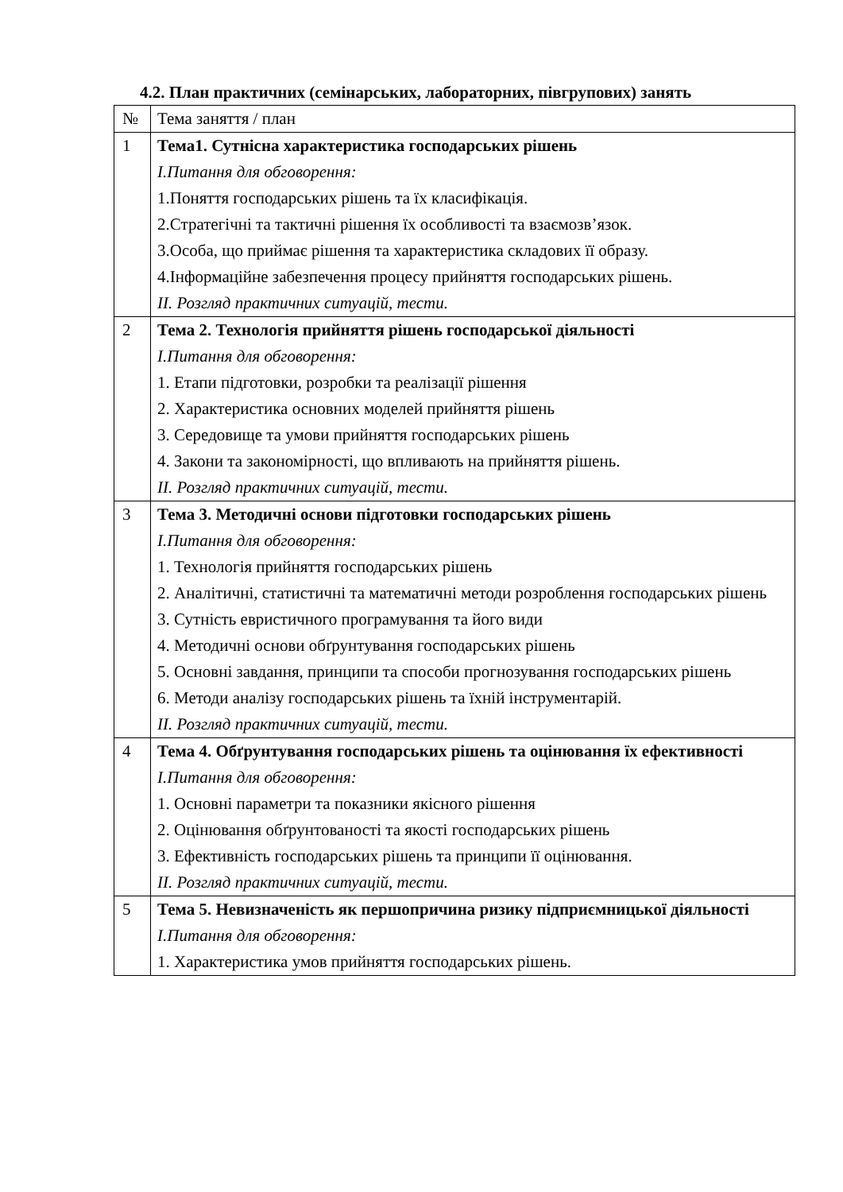4.2. План практичних (семінарських, лабораторних, півгрупових) занять
| № | Тема заняття / план |
| 1 | Тема1. Сутнісна характеристика господарських рішень І.Питання для обговорення: 1.Поняття господарських рішень та їх класифікація. 2.Стратегічні та тактичні рішення їх особливості та взаємозв’язок. 3.Особа, що приймає рішення та характеристика складових її образу. 4.Інформаційне забезпечення процесу прийняття господарських рішень. ІІ. Розгляд практичних ситуацій, тести. |
| 2 | Тема 2. Технологія прийняття рішень господарської діяльності І.Питання для обговорення: 1. Етапи підготовки, розробки та реалізації рішення 2. Характеристика основних моделей прийняття рішень 3. Середовище та умови прийняття господарських рішень 4. Закони та закономірності, що впливають на прийняття рішень. ІІ. Розгляд практичних ситуацій, тести. |
| 3 | Тема 3. Методичні основи підготовки господарських рішень І.Питання для обговорення: 1. Технологія прийняття господарських рішень 2. Аналітичні, статистичні та математичні методи розроблення господарських рішень 3. Сутність евристичного програмування та його види 4. Методичні основи обґрунтування господарських рішень 5. Основні завдання, принципи та способи прогнозування господарських рішень 6. Методи аналізу господарських рішень та їхній інструментарій. ІІ. Розгляд практичних ситуацій, тести. |
| 4 | Тема 4. Обґрунтування господарських рішень та оцінювання їх ефективності І.Питання для обговорення: 1. Основні параметри та показники якісного рішення 2. Оцінювання обґрунтованості та якості господарських рішень 3. Ефективність господарських рішень та принципи її оцінювання. ІІ. Розгляд практичних ситуацій, тести. |
| 5 | Тема 5. Невизначеність як першопричина ризику підприємницької діяльності І.Питання для обговорення: 1. Характеристика умов прийняття господарських рішень. |